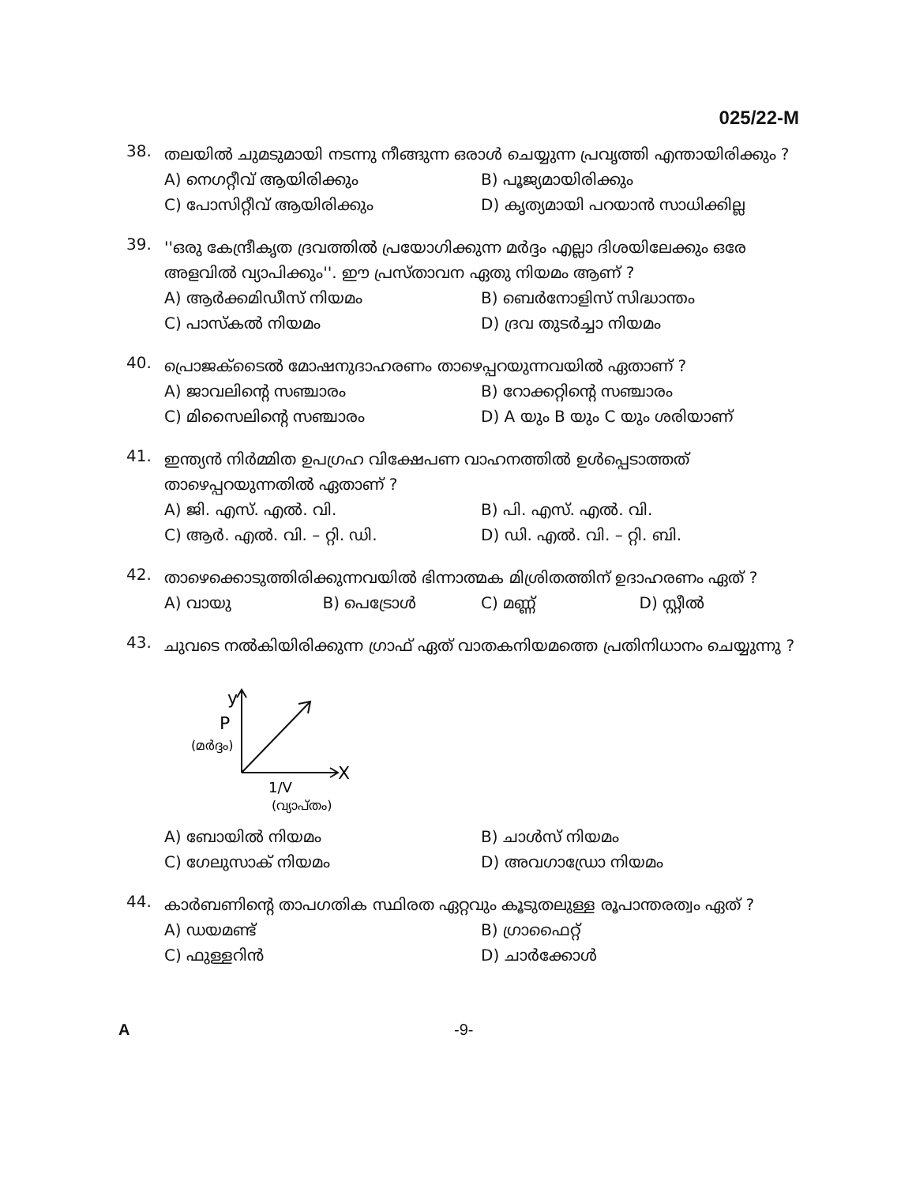025/22-M
38.
തലയിൽ ചുമടുമായി നടന്നു നീങ്ങുന്ന ഒരാൾ ചെയ്യുന്ന പ്രവൃത്തി എന്തായിരിക്കും ?
A) നെഗറ്റീവ് ആയിരിക്കും
B) പൂജ്യമായിരിക്കും
C) പോസിറ്റീവ് ആയിരിക്കും
D) കൃത്യമായി പറയാൻ സാധിക്കില്ല
39.
''ഒരു കേന്ദ്രീകൃത ദ്രവത്തിൽ പ്രയോഗിക്കുന്ന മർദ്ദം എല്ലാ ദിശയിലേക്കും ഒരേ അളവിൽ വ്യാപിക്കും''. ഈ പ്രസ്താവന ഏതു നിയമം ആണ് ?
A) ആർക്കമിഡീസ് നിയമം
B) ബെർനോളിസ് സിദ്ധാന്തം
C) പാസ്കൽ നിയമം
D) ദ്രവ തുടർച്ചാ നിയമം
40.
പ്രൊജക്ടൈൽ മോഷനുദാഹരണം താഴെപ്പറയുന്നവയിൽ ഏതാണ് ?
A) ജാവലിന്റെ സഞ്ചാരം
B) റോക്കറ്റിന്റെ സഞ്ചാരം
C) മിസൈലിന്റെ സഞ്ചാരം
D) A യും B യും C യും ശരിയാണ്
41.
ഇന്ത്യൻ നിർമ്മിത ഉപഗ്രഹ വിക്ഷേപണ വാഹനത്തിൽ ഉൾപ്പെടാത്തത് താഴെപ്പറയുന്നതിൽ ഏതാണ് ?
A) ജി. എസ്. എൽ. വി.
B) പി. എസ്. എൽ. വി.
C) ആർ. എൽ. വി. – റ്റി. ഡി.
D) ഡി. എൽ. വി. – റ്റി. ബി.
42.
താഴെക്കൊടുത്തിരിക്കുന്നവയിൽ ഭിന്നാത്മക മിശ്രിതത്തിന് ഉദാഹരണം ഏത് ?
A) വായു
B) പെട്രോൾ
C) മണ്ണ്
D) സ്റ്റീൽ
43.
ചുവടെ നൽകിയിരിക്കുന്ന ഗ്രാഫ് ഏത് വാതകനിയമത്തെ പ്രതിനിധാനം ചെയ്യുന്നു ?
y
P
(മർദ്ദം)
X
1/V
(വ്യാപ്തം)
A) ബോയിൽ നിയമം
B) ചാൾസ് നിയമം
C) ഗേലുസാക് നിയമം
D) അവഗാഡ്രോ നിയമം
44.
കാർബണിന്റെ താപഗതിക സ്ഥിരത ഏറ്റവും കൂടുതലുള്ള രൂപാന്തരത്വം ഏത് ?
A) ഡയമണ്ട്
B) ഗ്രാഫൈറ്റ്
C) ഫുള്ളറിൻ
D) ചാർക്കോൾ
A -9-